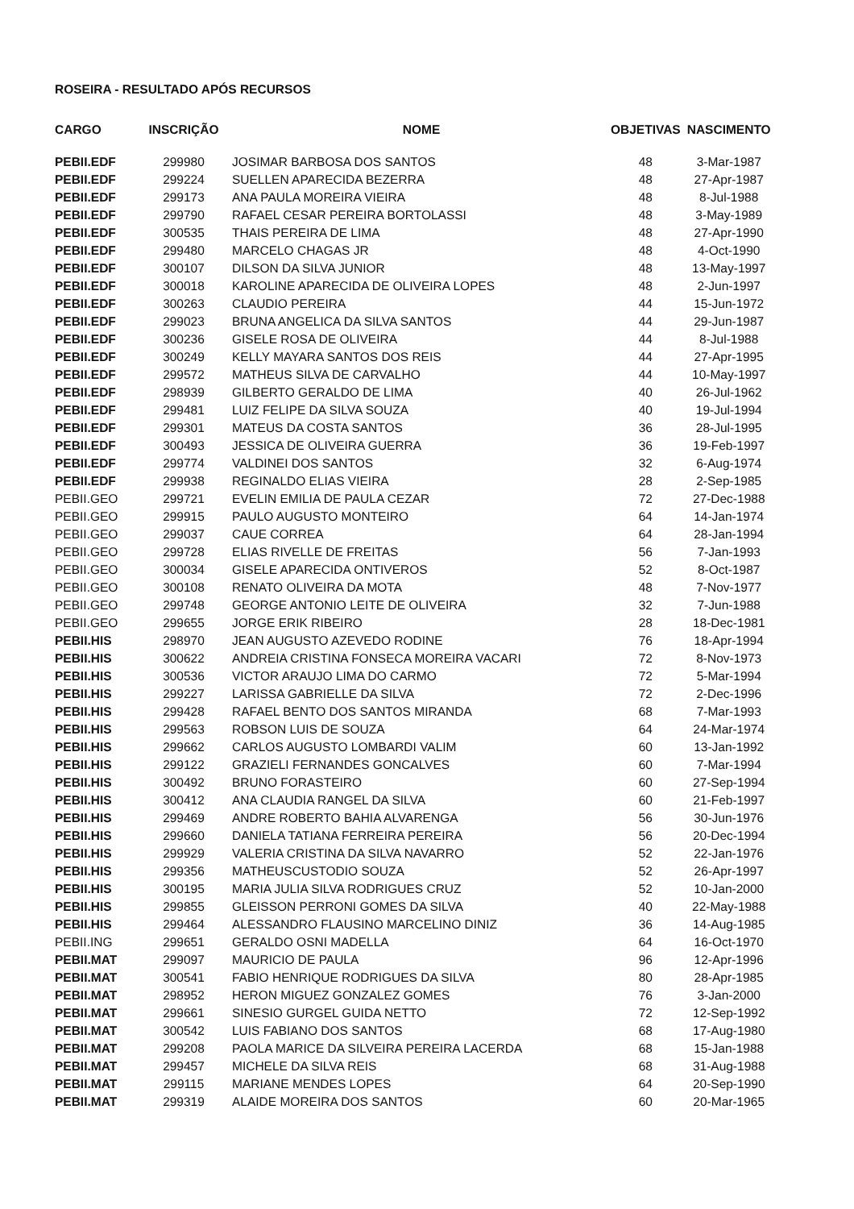ROSEIRA - RESULTADO APÓS RECURSOS
| CARGO | INSCRIÇÃO | NOME | OBJETIVAS | NASCIMENTO |
| --- | --- | --- | --- | --- |
| PEBII.EDF | 299980 | JOSIMAR BARBOSA DOS SANTOS | 48 | 3-Mar-1987 |
| PEBII.EDF | 299224 | SUELLEN APARECIDA BEZERRA | 48 | 27-Apr-1987 |
| PEBII.EDF | 299173 | ANA PAULA MOREIRA VIEIRA | 48 | 8-Jul-1988 |
| PEBII.EDF | 299790 | RAFAEL CESAR PEREIRA BORTOLASSI | 48 | 3-May-1989 |
| PEBII.EDF | 300535 | THAIS PEREIRA DE LIMA | 48 | 27-Apr-1990 |
| PEBII.EDF | 299480 | MARCELO CHAGAS JR | 48 | 4-Oct-1990 |
| PEBII.EDF | 300107 | DILSON DA SILVA JUNIOR | 48 | 13-May-1997 |
| PEBII.EDF | 300018 | KAROLINE APARECIDA DE OLIVEIRA LOPES | 48 | 2-Jun-1997 |
| PEBII.EDF | 300263 | CLAUDIO PEREIRA | 44 | 15-Jun-1972 |
| PEBII.EDF | 299023 | BRUNA ANGELICA DA SILVA SANTOS | 44 | 29-Jun-1987 |
| PEBII.EDF | 300236 | GISELE ROSA DE OLIVEIRA | 44 | 8-Jul-1988 |
| PEBII.EDF | 300249 | KELLY MAYARA SANTOS DOS REIS | 44 | 27-Apr-1995 |
| PEBII.EDF | 299572 | MATHEUS SILVA DE CARVALHO | 44 | 10-May-1997 |
| PEBII.EDF | 298939 | GILBERTO GERALDO DE LIMA | 40 | 26-Jul-1962 |
| PEBII.EDF | 299481 | LUIZ FELIPE DA SILVA SOUZA | 40 | 19-Jul-1994 |
| PEBII.EDF | 299301 | MATEUS DA COSTA SANTOS | 36 | 28-Jul-1995 |
| PEBII.EDF | 300493 | JESSICA DE OLIVEIRA GUERRA | 36 | 19-Feb-1997 |
| PEBII.EDF | 299774 | VALDINEI DOS SANTOS | 32 | 6-Aug-1974 |
| PEBII.EDF | 299938 | REGINALDO ELIAS VIEIRA | 28 | 2-Sep-1985 |
| PEBII.GEO | 299721 | EVELIN EMILIA DE PAULA CEZAR | 72 | 27-Dec-1988 |
| PEBII.GEO | 299915 | PAULO AUGUSTO MONTEIRO | 64 | 14-Jan-1974 |
| PEBII.GEO | 299037 | CAUE CORREA | 64 | 28-Jan-1994 |
| PEBII.GEO | 299728 | ELIAS RIVELLE DE FREITAS | 56 | 7-Jan-1993 |
| PEBII.GEO | 300034 | GISELE APARECIDA ONTIVEROS | 52 | 8-Oct-1987 |
| PEBII.GEO | 300108 | RENATO OLIVEIRA DA MOTA | 48 | 7-Nov-1977 |
| PEBII.GEO | 299748 | GEORGE ANTONIO LEITE DE OLIVEIRA | 32 | 7-Jun-1988 |
| PEBII.GEO | 299655 | JORGE ERIK RIBEIRO | 28 | 18-Dec-1981 |
| PEBII.HIS | 298970 | JEAN AUGUSTO AZEVEDO RODINE | 76 | 18-Apr-1994 |
| PEBII.HIS | 300622 | ANDREIA CRISTINA FONSECA MOREIRA VACARI | 72 | 8-Nov-1973 |
| PEBII.HIS | 300536 | VICTOR ARAUJO LIMA DO CARMO | 72 | 5-Mar-1994 |
| PEBII.HIS | 299227 | LARISSA GABRIELLE DA SILVA | 72 | 2-Dec-1996 |
| PEBII.HIS | 299428 | RAFAEL BENTO DOS SANTOS MIRANDA | 68 | 7-Mar-1993 |
| PEBII.HIS | 299563 | ROBSON LUIS DE SOUZA | 64 | 24-Mar-1974 |
| PEBII.HIS | 299662 | CARLOS AUGUSTO LOMBARDI VALIM | 60 | 13-Jan-1992 |
| PEBII.HIS | 299122 | GRAZIELI FERNANDES GONCALVES | 60 | 7-Mar-1994 |
| PEBII.HIS | 300492 | BRUNO FORASTEIRO | 60 | 27-Sep-1994 |
| PEBII.HIS | 300412 | ANA CLAUDIA RANGEL DA SILVA | 60 | 21-Feb-1997 |
| PEBII.HIS | 299469 | ANDRE ROBERTO BAHIA ALVARENGA | 56 | 30-Jun-1976 |
| PEBII.HIS | 299660 | DANIELA TATIANA FERREIRA PEREIRA | 56 | 20-Dec-1994 |
| PEBII.HIS | 299929 | VALERIA CRISTINA DA SILVA NAVARRO | 52 | 22-Jan-1976 |
| PEBII.HIS | 299356 | MATHEUSCUSTODIO SOUZA | 52 | 26-Apr-1997 |
| PEBII.HIS | 300195 | MARIA JULIA SILVA RODRIGUES CRUZ | 52 | 10-Jan-2000 |
| PEBII.HIS | 299855 | GLEISSON PERRONI GOMES DA SILVA | 40 | 22-May-1988 |
| PEBII.HIS | 299464 | ALESSANDRO FLAUSINO MARCELINO DINIZ | 36 | 14-Aug-1985 |
| PEBII.ING | 299651 | GERALDO OSNI MADELLA | 64 | 16-Oct-1970 |
| PEBII.MAT | 299097 | MAURICIO DE PAULA | 96 | 12-Apr-1996 |
| PEBII.MAT | 300541 | FABIO HENRIQUE RODRIGUES DA SILVA | 80 | 28-Apr-1985 |
| PEBII.MAT | 298952 | HERON MIGUEZ GONZALEZ GOMES | 76 | 3-Jan-2000 |
| PEBII.MAT | 299661 | SINESIO GURGEL GUIDA NETTO | 72 | 12-Sep-1992 |
| PEBII.MAT | 300542 | LUIS FABIANO DOS SANTOS | 68 | 17-Aug-1980 |
| PEBII.MAT | 299208 | PAOLA MARICE DA SILVEIRA PEREIRA LACERDA | 68 | 15-Jan-1988 |
| PEBII.MAT | 299457 | MICHELE DA SILVA REIS | 68 | 31-Aug-1988 |
| PEBII.MAT | 299115 | MARIANE MENDES LOPES | 64 | 20-Sep-1990 |
| PEBII.MAT | 299319 | ALAIDE MOREIRA DOS SANTOS | 60 | 20-Mar-1965 |